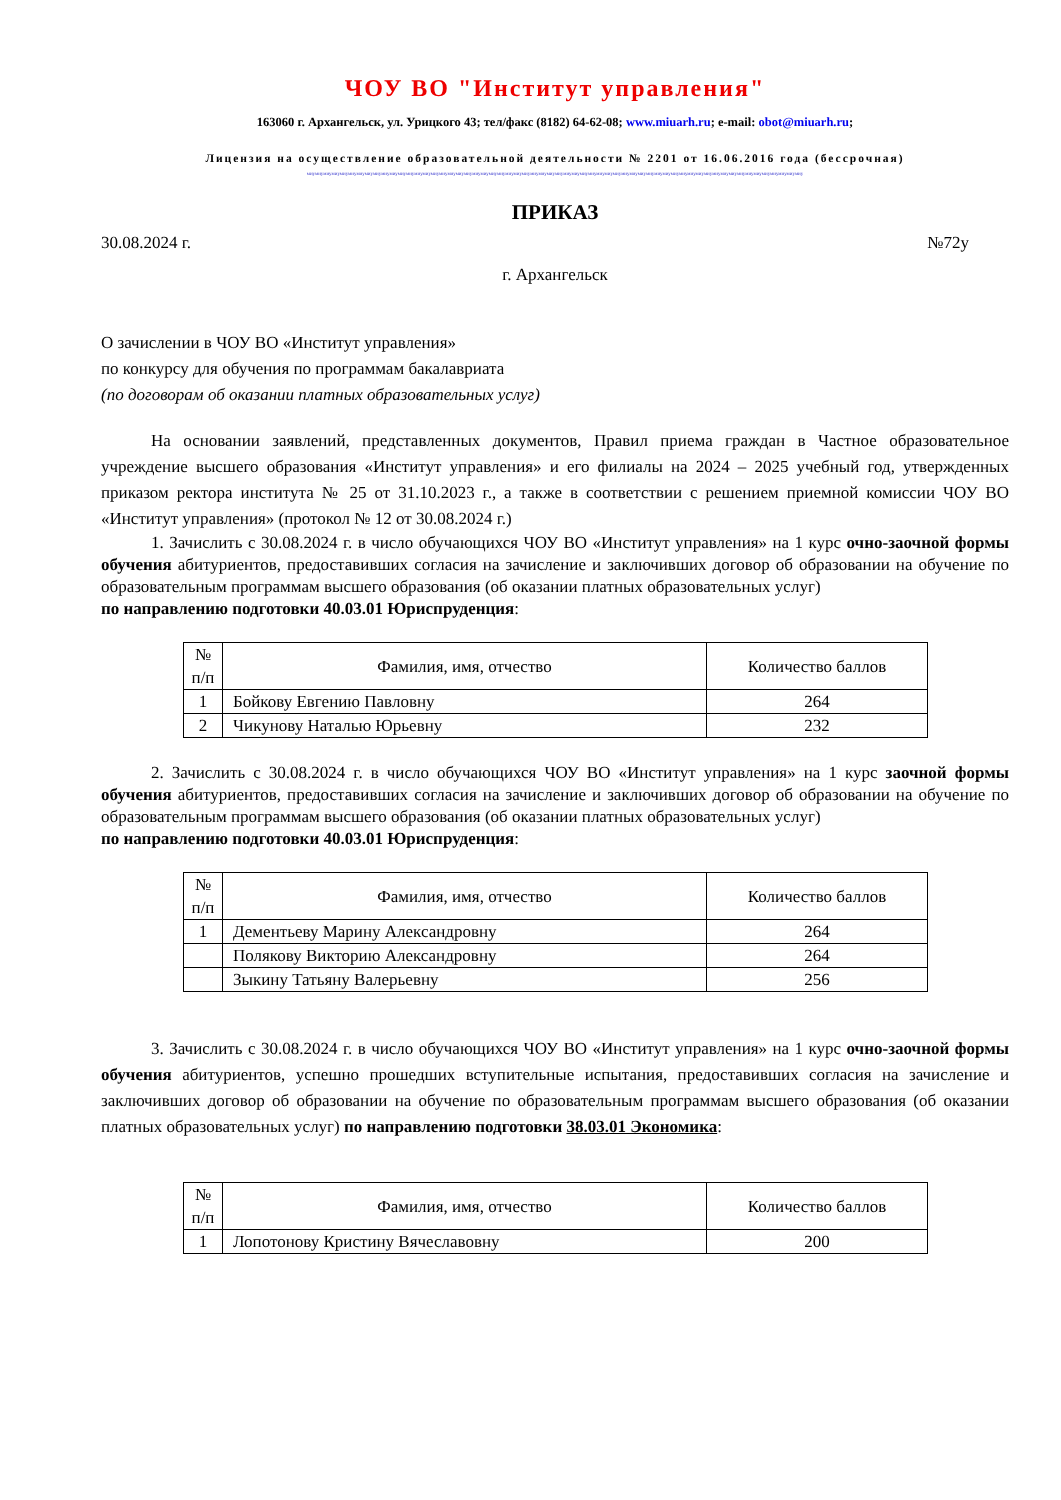ЧОУ ВО "Институт управления"
163060 г. Архангельск, ул. Урицкого 43; тел/факс (8182) 64-62-08; www.miuarh.ru; e-mail: obot@miuarh.ru;
Лицензия на осуществление образовательной деятельности № 2201 от 16.06.2016 года (бессрочная)
миумиумиумиумиумиумиумиумиумиумиумиумиумиумиумиумиумиумиумиумиумиумиумиумиумиумиумиумиумиумиумиумиумиумиумиумиумиумиумиумиумиумиумиумиумиумиумиумиумиумиумиумиумиумиумиумиумиумиумиу
ПРИКАЗ
30.08.2024 г. №72у
г. Архангельск
О зачислении в ЧОУ ВО «Институт управления»
по конкурсу для обучения по программам бакалавриата
(по договорам об оказании платных образовательных услуг)
На основании заявлений, представленных документов, Правил приема граждан в Частное образовательное учреждение высшего образования «Институт управления» и его филиалы на 2024 – 2025 учебный год, утвержденных приказом ректора института № 25 от 31.10.2023 г., а также в соответствии с решением приемной комиссии ЧОУ ВО «Институт управления» (протокол № 12 от 30.08.2024 г.)
1. Зачислить с 30.08.2024 г. в число обучающихся ЧОУ ВО «Институт управления» на 1 курс очно-заочной формы обучения абитуриентов, предоставивших согласия на зачисление и заключивших договор об образовании на обучение по образовательным программам высшего образования (об оказании платных образовательных услуг)
по направлению подготовки 40.03.01 Юриспруденция:
| № п/п | Фамилия, имя, отчество | Количество баллов |
| --- | --- | --- |
| 1 | Бойкову Евгению Павловну | 264 |
| 2 | Чикунову Наталью Юрьевну | 232 |
2. Зачислить с 30.08.2024 г. в число обучающихся ЧОУ ВО «Институт управления» на 1 курс заочной формы обучения абитуриентов, предоставивших согласия на зачисление и заключивших договор об образовании на обучение по образовательным программам высшего образования (об оказании платных образовательных услуг)
по направлению подготовки 40.03.01 Юриспруденция:
| № п/п | Фамилия, имя, отчество | Количество баллов |
| --- | --- | --- |
| 1 | Дементьеву Марину Александровну | 264 |
| | Полякову Викторию Александровну | 264 |
| | Зыкину Татьяну Валерьевну | 256 |
3. Зачислить с 30.08.2024 г. в число обучающихся ЧОУ ВО «Институт управления» на 1 курс очно-заочной формы обучения абитуриентов, успешно прошедших вступительные испытания, предоставивших согласия на зачисление и заключивших договор об образовании на обучение по образовательным программам высшего образования (об оказании платных образовательных услуг) по направлению подготовки 38.03.01 Экономика:
| № п/п | Фамилия, имя, отчество | Количество баллов |
| --- | --- | --- |
| 1 | Лопотонову Кристину Вячеславовну | 200 |